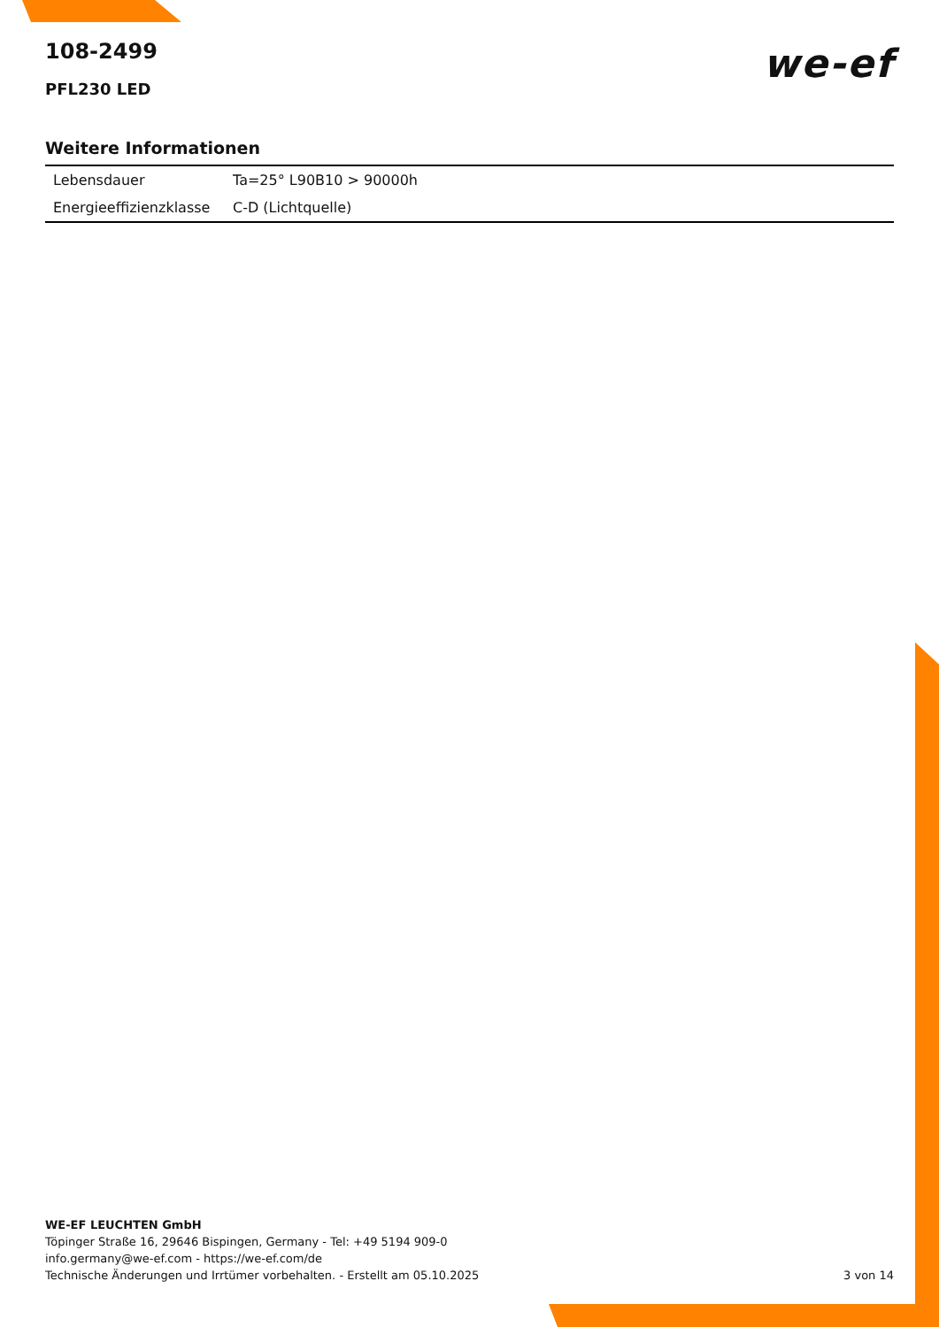we-ef
108-2499
PFL230 LED
Weitere Informationen
| Lebensdauer | Ta=25° L90B10 > 90000h |
| Energieeffizienzklasse | C-D (Lichtquelle) |
WE-EF LEUCHTEN GmbH
Töpinger Straße 16, 29646 Bispingen, Germany - Tel: +49 5194 909-0
info.germany@we-ef.com - https://we-ef.com/de
Technische Änderungen und Irrtümer vorbehalten. - Erstellt am 05.10.2025 3 von 14